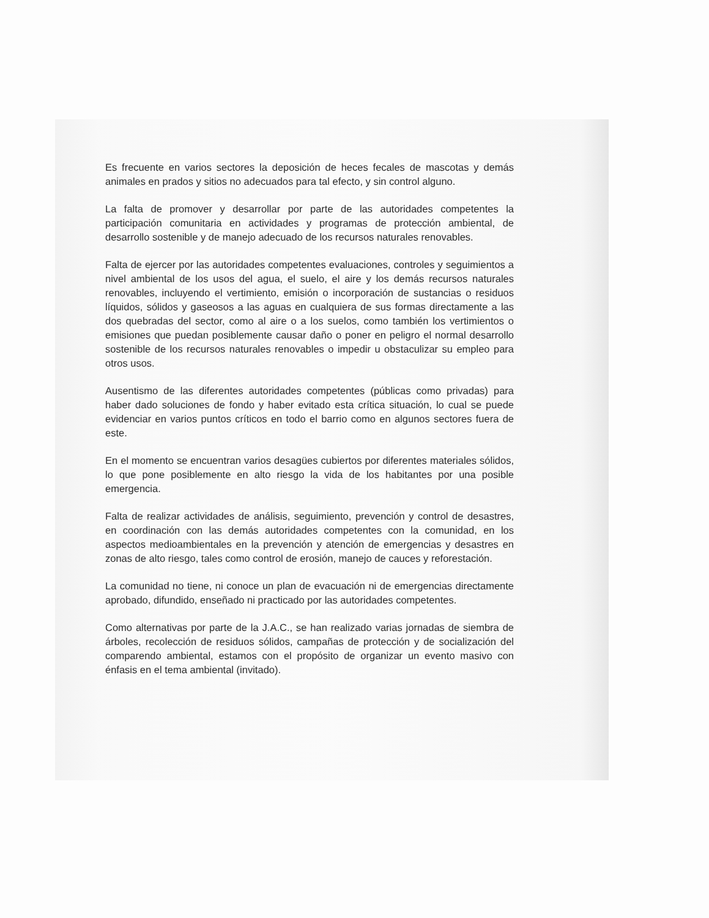Es frecuente en varios sectores la deposición de heces fecales de mascotas y demás animales en prados y sitios no adecuados para tal efecto, y sin control alguno.
La falta de promover y desarrollar por parte de las autoridades competentes la participación comunitaria en actividades y programas de protección ambiental, de desarrollo sostenible y de manejo adecuado de los recursos naturales renovables.
Falta de ejercer por las autoridades competentes evaluaciones, controles y seguimientos a nivel ambiental de los usos del agua, el suelo, el aire y los demás recursos naturales renovables, incluyendo el vertimiento, emisión o incorporación de sustancias o residuos líquidos, sólidos y gaseosos a las aguas en cualquiera de sus formas directamente a las dos quebradas del sector, como al aire o a los suelos, como también los vertimientos o emisiones que puedan posiblemente causar daño o poner en peligro el normal desarrollo sostenible de los recursos naturales renovables o impedir u obstaculizar su empleo para otros usos.
Ausentismo de las diferentes autoridades competentes (públicas como privadas) para haber dado soluciones de fondo y haber evitado esta crítica situación, lo cual se puede evidenciar en varios puntos críticos en todo el barrio como en algunos sectores fuera de este.
En el momento se encuentran varios desagües cubiertos por diferentes materiales sólidos, lo que pone posiblemente en alto riesgo la vida de los habitantes por una posible emergencia.
Falta de realizar actividades de análisis, seguimiento, prevención y control de desastres, en coordinación con las demás autoridades competentes con la comunidad, en los aspectos medioambientales en la prevención y atención de emergencias y desastres en zonas de alto riesgo, tales como control de erosión, manejo de cauces y reforestación.
La comunidad no tiene, ni conoce un plan de evacuación ni de emergencias directamente aprobado, difundido, enseñado ni practicado por las autoridades competentes.
Como alternativas por parte de la J.A.C., se han realizado varias jornadas de siembra de árboles, recolección de residuos sólidos, campañas de protección y de socialización del comparendo ambiental, estamos con el propósito de organizar un evento masivo con énfasis en el tema ambiental (invitado).